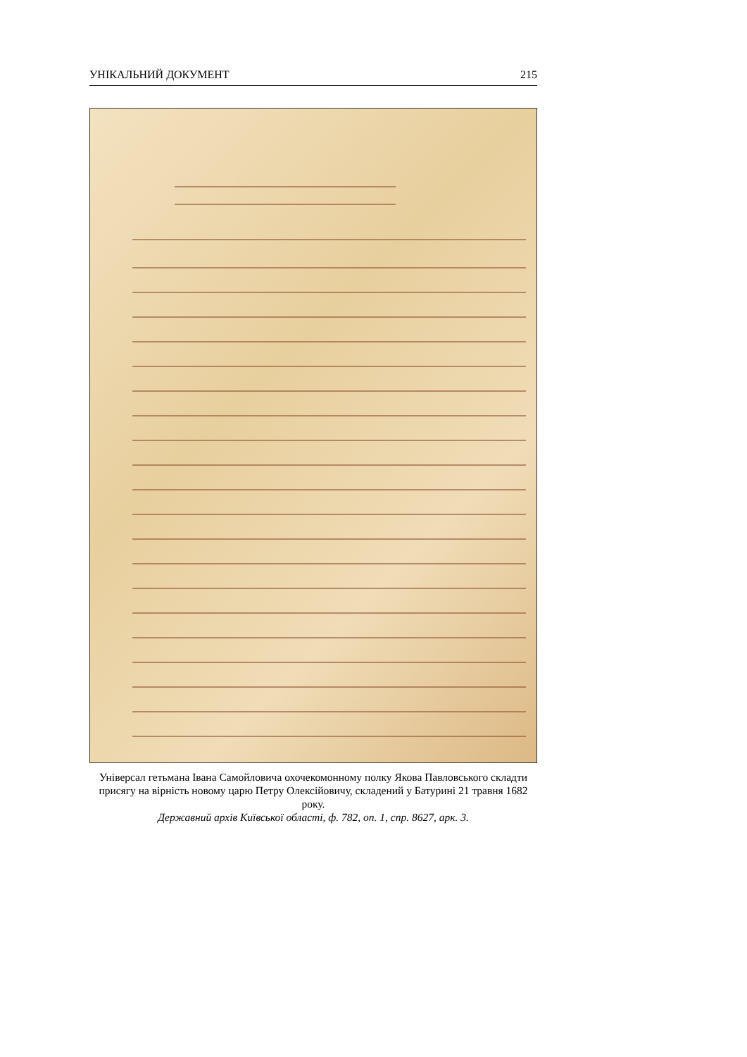УНІКАЛЬНИЙ ДОКУМЕНТ 215
Універсал гетьмана Івана Самойловича охочекомонному полку Якова Павловського складти присягу на вірність новому царю Петру Олексійовичу, складений у Батурині 21 травня 1682 року.
Державний архів Київської області, ф. 782, оп. 1, спр. 8627, арк. 3.